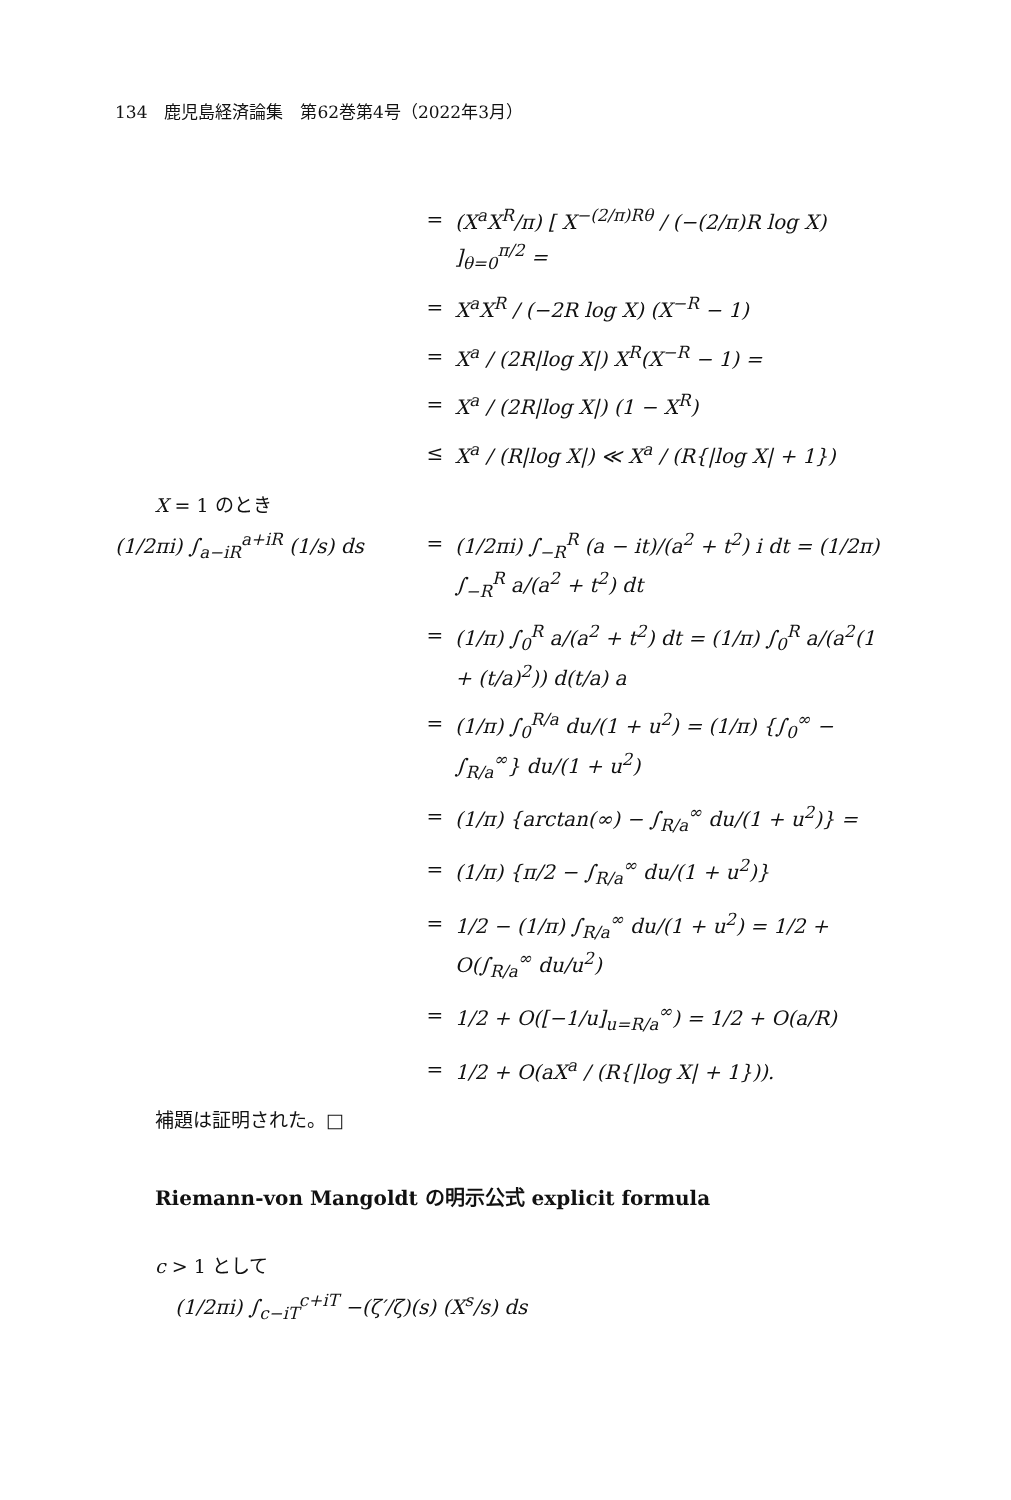134　鹿児島経済論集　第62巻第4号（2022年3月）
=
(X<sup>a</sup>X<sup>R</sup>/π) [ X<sup>−(2/π)Rθ</sup> / (−(2/π)R log X) ]<sub>θ=0</sub><sup>π/2</sup> =
=
X<sup>a</sup>X<sup>R</sup> / (−2R log X) (X<sup>−R</sup> − 1)
=
X<sup>a</sup> / (2R|log X|) X<sup>R</sup>(X<sup>−R</sup> − 1) =
=
X<sup>a</sup> / (2R|log X|) (1 − X<sup>R</sup>)
≤
X<sup>a</sup> / (R|log X|) ≪ X<sup>a</sup> / (R{|log X| + 1})
X = 1 のとき
(1/2πi) ∫<sub>a−iR</sub><sup>a+iR</sup> (1/s) ds
=
(1/2πi) ∫<sub>−R</sub><sup>R</sup> (a − it)/(a<sup>2</sup> + t<sup>2</sup>) i dt = (1/2π) ∫<sub>−R</sub><sup>R</sup> a/(a<sup>2</sup> + t<sup>2</sup>) dt
=
(1/π) ∫<sub>0</sub><sup>R</sup> a/(a<sup>2</sup> + t<sup>2</sup>) dt = (1/π) ∫<sub>0</sub><sup>R</sup> a/(a<sup>2</sup>(1 + (t/a)<sup>2</sup>)) d(t/a) a
=
(1/π) ∫<sub>0</sub><sup>R/a</sup> du/(1 + u<sup>2</sup>) = (1/π) {∫<sub>0</sub><sup>∞</sup> − ∫<sub>R/a</sub><sup>∞</sup>} du/(1 + u<sup>2</sup>)
=
(1/π) {arctan(∞) − ∫<sub>R/a</sub><sup>∞</sup> du/(1 + u<sup>2</sup>)} =
=
(1/π) {π/2 − ∫<sub>R/a</sub><sup>∞</sup> du/(1 + u<sup>2</sup>)}
=
1/2 − (1/π) ∫<sub>R/a</sub><sup>∞</sup> du/(1 + u<sup>2</sup>) = 1/2 + O(∫<sub>R/a</sub><sup>∞</sup> du/u<sup>2</sup>)
=
1/2 + O([−1/u]<sub>u=R/a</sub><sup>∞</sup>) = 1/2 + O(a/R)
=
1/2 + O(aX<sup>a</sup> / (R{|log X| + 1})).
補題は証明された。□
Riemann-von Mangoldt の明示公式 explicit formula
c > 1 として
(1/2πi) ∫<sub>c−iT</sub><sup>c+iT</sup> −(ζ′/ζ)(s) (X<sup>s</sup>/s) ds